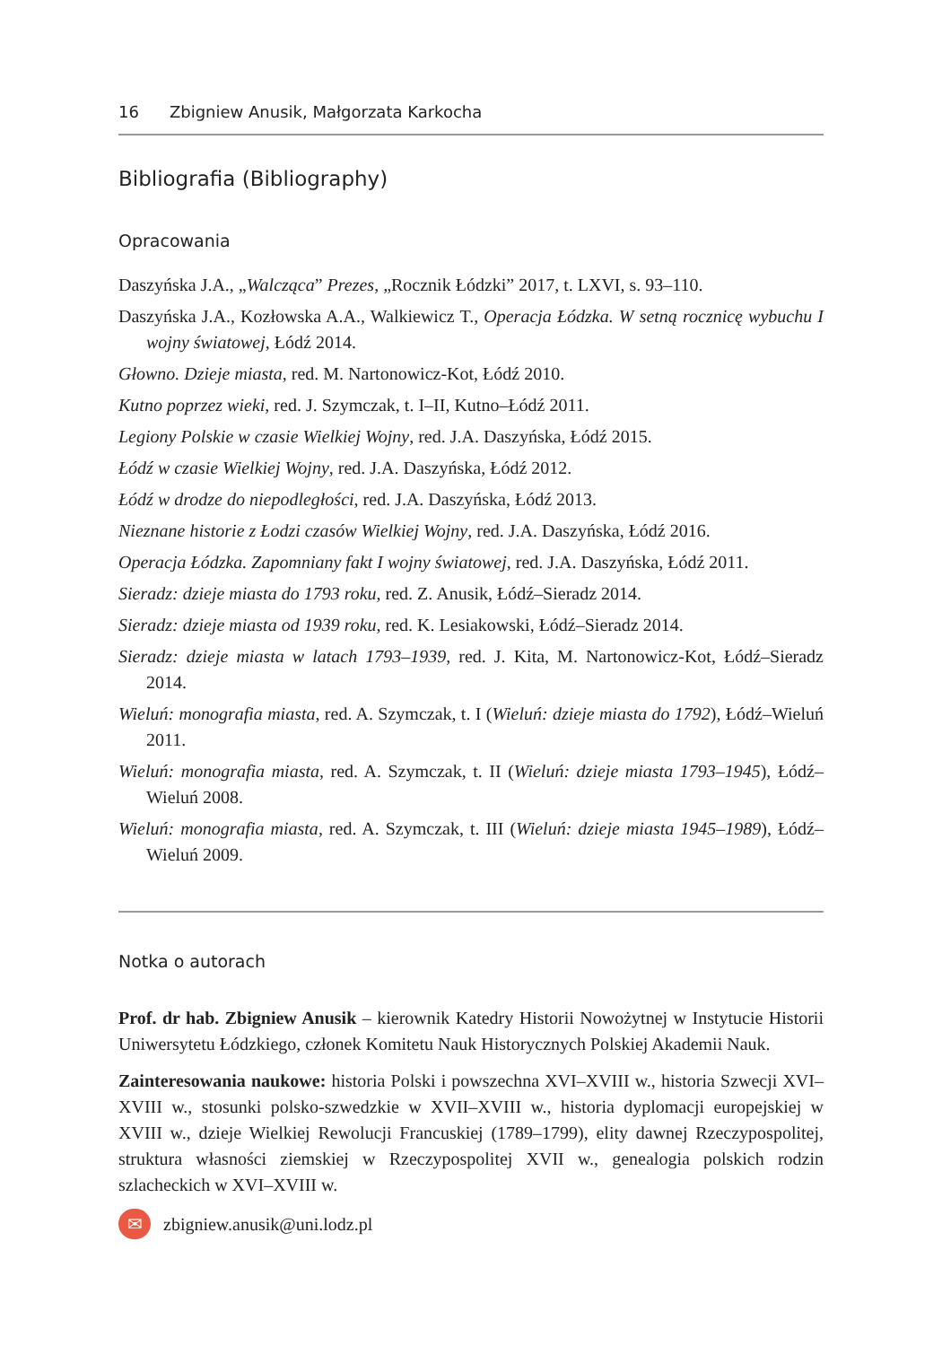16 Zbigniew Anusik, Małgorzata Karkocha
Bibliografia (Bibliography)
Opracowania
Daszyńska J.A., „Walcząca” Prezes, „Rocznik Łódzki” 2017, t. LXVI, s. 93–110.
Daszyńska J.A., Kozłowska A.A., Walkiewicz T., Operacja Łódzka. W setną rocznicę wybuchu I wojny światowej, Łódź 2014.
Głowno. Dzieje miasta, red. M. Nartonowicz-Kot, Łódź 2010.
Kutno poprzez wieki, red. J. Szymczak, t. I–II, Kutno–Łódź 2011.
Legiony Polskie w czasie Wielkiej Wojny, red. J.A. Daszyńska, Łódź 2015.
Łódź w czasie Wielkiej Wojny, red. J.A. Daszyńska, Łódź 2012.
Łódź w drodze do niepodległości, red. J.A. Daszyńska, Łódź 2013.
Nieznane historie z Łodzi czasów Wielkiej Wojny, red. J.A. Daszyńska, Łódź 2016.
Operacja Łódzka. Zapomniany fakt I wojny światowej, red. J.A. Daszyńska, Łódź 2011.
Sieradz: dzieje miasta do 1793 roku, red. Z. Anusik, Łódź–Sieradz 2014.
Sieradz: dzieje miasta od 1939 roku, red. K. Lesiakowski, Łódź–Sieradz 2014.
Sieradz: dzieje miasta w latach 1793–1939, red. J. Kita, M. Nartonowicz-Kot, Łódź–Sieradz 2014.
Wieluń: monografia miasta, red. A. Szymczak, t. I (Wieluń: dzieje miasta do 1792), Łódź–Wieluń 2011.
Wieluń: monografia miasta, red. A. Szymczak, t. II (Wieluń: dzieje miasta 1793–1945), Łódź–Wieluń 2008.
Wieluń: monografia miasta, red. A. Szymczak, t. III (Wieluń: dzieje miasta 1945–1989), Łódź–Wieluń 2009.
Notka o autorach
Prof. dr hab. Zbigniew Anusik – kierownik Katedry Historii Nowożytnej w Instytucie Historii Uniwersytetu Łódzkiego, członek Komitetu Nauk Historycznych Polskiej Akademii Nauk.
Zainteresowania naukowe: historia Polski i powszechna XVI–XVIII w., historia Szwecji XVI–XVIII w., stosunki polsko-szwedzkie w XVII–XVIII w., historia dyplomacji europejskiej w XVIII w., dzieje Wielkiej Rewolucji Francuskiej (1789–1799), elity dawnej Rzeczypospolitej, struktura własności ziemskiej w Rzeczypospolitej XVII w., genealogia polskich rodzin szlacheckich w XVI–XVIII w.
✉
zbigniew.anusik@uni.lodz.pl